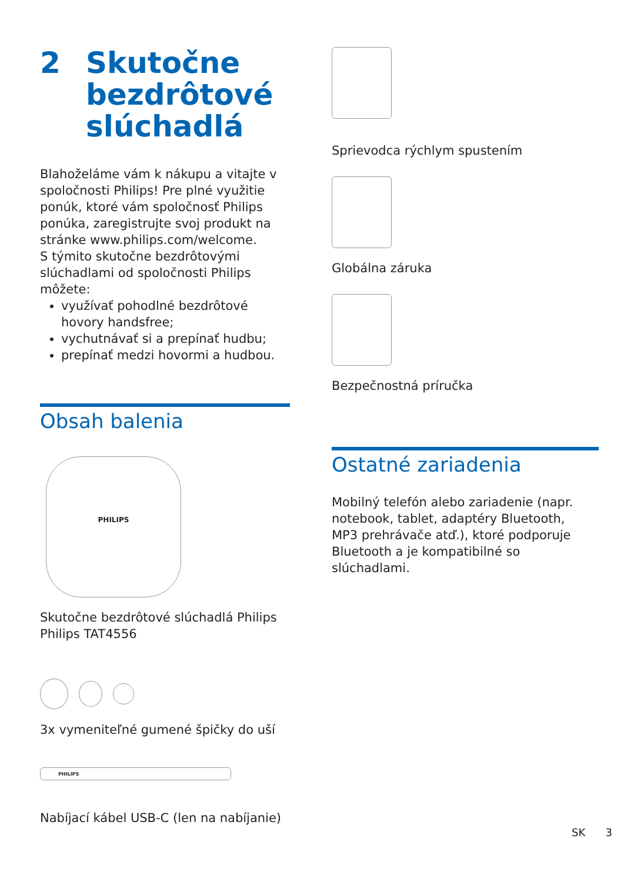2 Skutočne
bezdrôtové
slúchadlá
Blahoželáme vám k nákupu a vitajte v spoločnosti Philips! Pre plné využitie ponúk, ktoré vám spoločnosť Philips ponúka, zaregistrujte svoj produkt na stránke www.philips.com/welcome.
S týmito skutočne bezdrôtovými slúchadlami od spoločnosti Philips môžete:
využívať pohodlné bezdrôtové hovory handsfree;
vychutnávať si a prepínať hudbu;
prepínať medzi hovormi a hudbou.
Obsah balenia
PHILIPS
Skutočne bezdrôtové slúchadlá Philips Philips TAT4556
3x vymeniteľné gumené špičky do uší
PHILIPS
Nabíjací kábel USB-C (len na nabíjanie)
Sprievodca rýchlym spustením
Globálna záruka
Bezpečnostná príručka
Ostatné zariadenia
Mobilný telefón alebo zariadenie (napr. notebook, tablet, adaptéry Bluetooth, MP3 prehrávače atď.), ktoré podporuje Bluetooth a je kompatibilné so slúchadlami.
SK 3